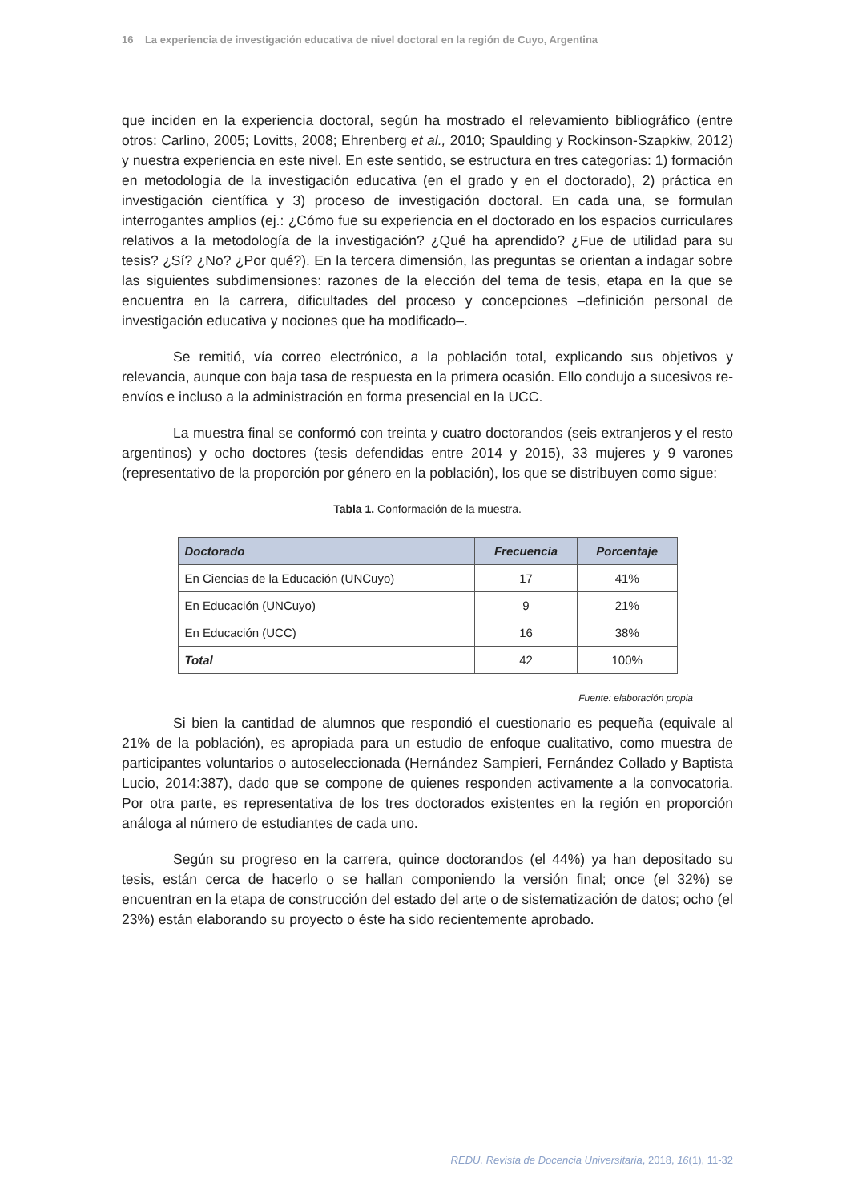16 La experiencia de investigación educativa de nivel doctoral en la región de Cuyo, Argentina
que inciden en la experiencia doctoral, según ha mostrado el relevamiento bibliográfico (entre otros: Carlino, 2005; Lovitts, 2008; Ehrenberg et al., 2010; Spaulding y Rockinson-Szapkiw, 2012) y nuestra experiencia en este nivel. En este sentido, se estructura en tres categorías: 1) formación en metodología de la investigación educativa (en el grado y en el doctorado), 2) práctica en investigación científica y 3) proceso de investigación doctoral. En cada una, se formulan interrogantes amplios (ej.: ¿Cómo fue su experiencia en el doctorado en los espacios curriculares relativos a la metodología de la investigación? ¿Qué ha aprendido? ¿Fue de utilidad para su tesis? ¿Sí? ¿No? ¿Por qué?). En la tercera dimensión, las preguntas se orientan a indagar sobre las siguientes subdimensiones: razones de la elección del tema de tesis, etapa en la que se encuentra en la carrera, dificultades del proceso y concepciones –definición personal de investigación educativa y nociones que ha modificado–.
Se remitió, vía correo electrónico, a la población total, explicando sus objetivos y relevancia, aunque con baja tasa de respuesta en la primera ocasión. Ello condujo a sucesivos re-envíos e incluso a la administración en forma presencial en la UCC.
La muestra final se conformó con treinta y cuatro doctorandos (seis extranjeros y el resto argentinos) y ocho doctores (tesis defendidas entre 2014 y 2015), 33 mujeres y 9 varones (representativo de la proporción por género en la población), los que se distribuyen como sigue:
Tabla 1. Conformación de la muestra.
| Doctorado | Frecuencia | Porcentaje |
| --- | --- | --- |
| En Ciencias de la Educación (UNCuyo) | 17 | 41% |
| En Educación (UNCuyo) | 9 | 21% |
| En Educación (UCC) | 16 | 38% |
| Total | 42 | 100% |
Fuente: elaboración propia
Si bien la cantidad de alumnos que respondió el cuestionario es pequeña (equivale al 21% de la población), es apropiada para un estudio de enfoque cualitativo, como muestra de participantes voluntarios o autoseleccionada (Hernández Sampieri, Fernández Collado y Baptista Lucio, 2014:387), dado que se compone de quienes responden activamente a la convocatoria. Por otra parte, es representativa de los tres doctorados existentes en la región en proporción análoga al número de estudiantes de cada uno.
Según su progreso en la carrera, quince doctorandos (el 44%) ya han depositado su tesis, están cerca de hacerlo o se hallan componiendo la versión final; once (el 32%) se encuentran en la etapa de construcción del estado del arte o de sistematización de datos; ocho (el 23%) están elaborando su proyecto o éste ha sido recientemente aprobado.
REDU. Revista de Docencia Universitaria, 2018, 16(1), 11-32